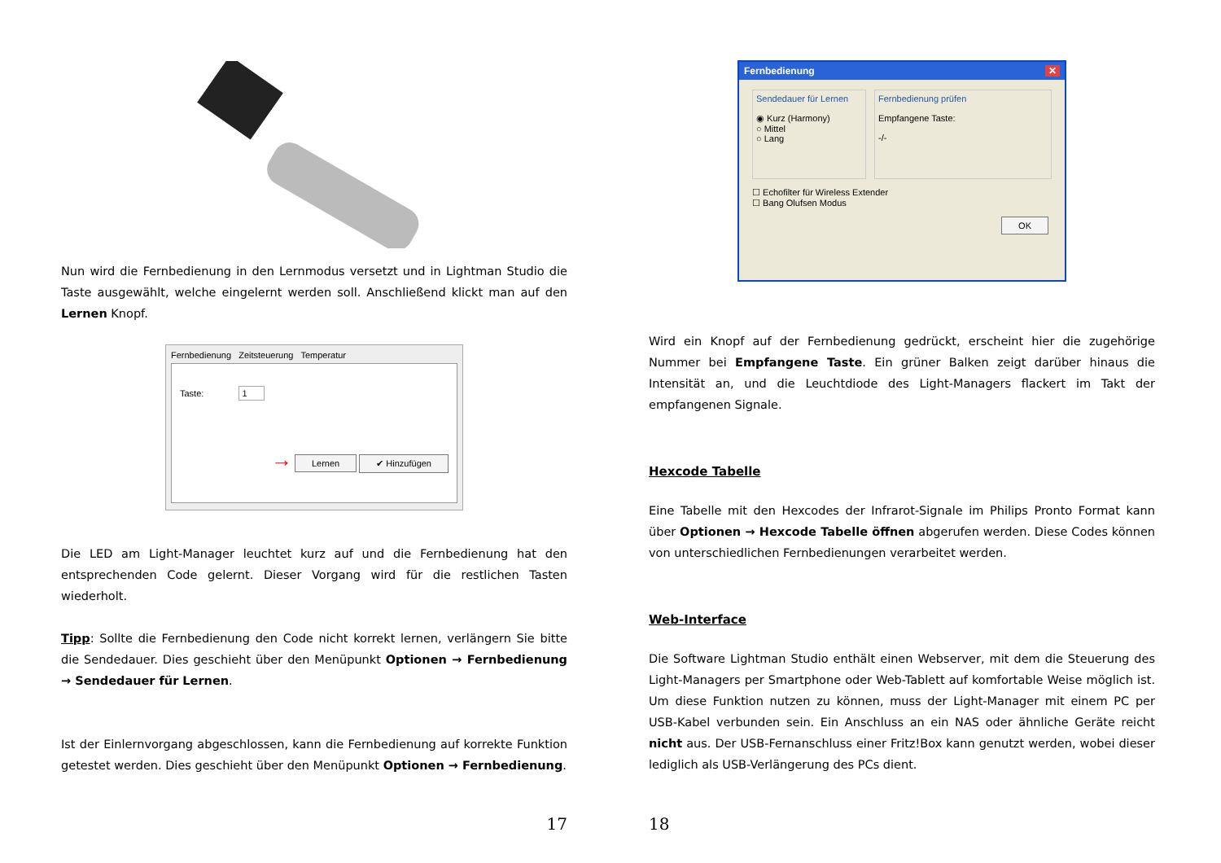Nun wird die Fernbedienung in den Lernmodus versetzt und in Lightman Studio die Taste ausgewählt, welche eingelernt werden soll. Anschließend klickt man auf den Lernen Knopf.
Fernbedienung Zeitsteuerung Temperatur
Taste: 1
→ Lernen ✔ Hinzufügen
Die LED am Light-Manager leuchtet kurz auf und die Fernbedienung hat den entsprechenden Code gelernt. Dieser Vorgang wird für die restlichen Tasten wiederholt.
Tipp: Sollte die Fernbedienung den Code nicht korrekt lernen, verlängern Sie bitte die Sendedauer. Dies geschieht über den Menüpunkt Optionen → Fernbedienung → Sendedauer für Lernen.
Ist der Einlernvorgang abgeschlossen, kann die Fernbedienung auf korrekte Funktion getestet werden. Dies geschieht über den Menüpunkt Optionen → Fernbedienung.
17
Fernbedienung ✕
Sendedauer für Lernen
◉ Kurz (Harmony)
○ Mittel
○ Lang
Fernbedienung prüfen
Empfangene Taste:
-/-
☐ Echofilter für Wireless Extender
☐ Bang Olufsen Modus
OK
Wird ein Knopf auf der Fernbedienung gedrückt, erscheint hier die zugehörige Nummer bei Empfangene Taste. Ein grüner Balken zeigt darüber hinaus die Intensität an, und die Leuchtdiode des Light-Managers flackert im Takt der empfangenen Signale.
Hexcode Tabelle
Eine Tabelle mit den Hexcodes der Infrarot-Signale im Philips Pronto Format kann über Optionen → Hexcode Tabelle öffnen abgerufen werden. Diese Codes können von unterschiedlichen Fernbedienungen verarbeitet werden.
Web-Interface
Die Software Lightman Studio enthält einen Webserver, mit dem die Steuerung des Light-Managers per Smartphone oder Web-Tablett auf komfortable Weise möglich ist. Um diese Funktion nutzen zu können, muss der Light-Manager mit einem PC per USB-Kabel verbunden sein. Ein Anschluss an ein NAS oder ähnliche Geräte reicht nicht aus. Der USB-Fernanschluss einer Fritz!Box kann genutzt werden, wobei dieser lediglich als USB-Verlängerung des PCs dient.
18